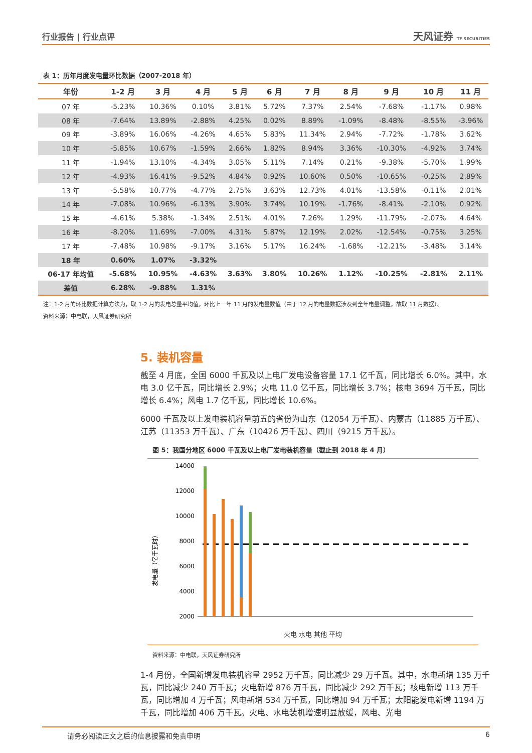行业报告 | 行业点评 天风证券 TF SECURITIES
表 1：历年月度发电量环比数据（2007-2018 年）
| 年份 | 1-2 月 | 3 月 | 4 月 | 5 月 | 6 月 | 7 月 | 8 月 | 9 月 | 10 月 | 11 月 |
| --- | --- | --- | --- | --- | --- | --- | --- | --- | --- | --- |
| 07 年 | -5.23% | 10.36% | 0.10% | 3.81% | 5.72% | 7.37% | 2.54% | -7.68% | -1.17% | 0.98% |
| 08 年 | -7.64% | 13.89% | -2.88% | 4.25% | 0.02% | 8.89% | -1.09% | -8.48% | -8.55% | -3.96% |
| 09 年 | -3.89% | 16.06% | -4.26% | 4.65% | 5.83% | 11.34% | 2.94% | -7.72% | -1.78% | 3.62% |
| 10 年 | -5.85% | 10.67% | -1.59% | 2.66% | 1.82% | 8.94% | 3.36% | -10.30% | -4.92% | 3.74% |
| 11 年 | -1.94% | 13.10% | -4.34% | 3.05% | 5.11% | 7.14% | 0.21% | -9.38% | -5.70% | 1.99% |
| 12 年 | -4.93% | 16.41% | -9.52% | 4.84% | 0.92% | 10.60% | 0.50% | -10.65% | -0.25% | 2.89% |
| 13 年 | -5.58% | 10.77% | -4.77% | 2.75% | 3.63% | 12.73% | 4.01% | -13.58% | -0.11% | 2.01% |
| 14 年 | -7.08% | 10.96% | -6.13% | 3.90% | 3.74% | 10.19% | -1.76% | -8.41% | -2.10% | 0.92% |
| 15 年 | -4.61% | 5.38% | -1.34% | 2.51% | 4.01% | 7.26% | 1.29% | -11.79% | -2.07% | 4.64% |
| 16 年 | -8.20% | 11.69% | -7.00% | 4.31% | 5.87% | 12.19% | 2.02% | -12.54% | -0.75% | 3.25% |
| 17 年 | -7.48% | 10.98% | -9.17% | 3.16% | 5.17% | 16.24% | -1.68% | -12.21% | -3.48% | 3.14% |
| 18 年 | 0.60% | 1.07% | -3.32% | | | | | | | |
| 06-17 年均值 | -5.68% | 10.95% | -4.63% | 3.63% | 3.80% | 10.26% | 1.12% | -10.25% | -2.81% | 2.11% |
| 差值 | 6.28% | -9.88% | 1.31% | | | | | | | |
注：1-2 月的环比数据计算方法为，取 1-2 月的发电总量平均值，环比上一年 11 月的发电量数值（由于 12 月的电量数据涉及到全年电量调整，故取 11 月数据）。
资料来源：中电联，天风证券研究所
5. 装机容量
截至 4 月底，全国 6000 千瓦及以上电厂发电设备容量 17.1 亿千瓦，同比增长 6.0%。其中，水电 3.0 亿千瓦，同比增长 2.9%；火电 11.0 亿千瓦，同比增长 3.7%；核电 3694 万千瓦，同比增长 6.4%；风电 1.7 亿千瓦，同比增长 10.6%。
6000 千瓦及以上发电装机容量前五的省份为山东（12054 万千瓦）、内蒙古（11885 万千瓦）、江苏（11353 万千瓦）、广东（10426 万千瓦）、四川（9215 万千瓦）。
图 5：我国分地区 6000 千瓦及以上电厂发电装机容量（截止到 2018 年 4 月）
发电量（亿千瓦时）
14000
12000
10000
8000
6000
4000
2000
火电 水电 其他 平均
资料来源：中电联，天风证券研究所
1-4 月份，全国新增发电装机容量 2952 万千瓦，同比减少 29 万千瓦。其中，水电新增 135 万千瓦，同比减少 240 万千瓦；火电新增 876 万千瓦，同比减少 292 万千瓦；核电新增 113 万千瓦，同比增加 4 万千瓦；风电新增 534 万千瓦，同比增加 94 万千瓦；太阳能发电新增 1194 万千瓦，同比增加 406 万千瓦。火电、水电装机增速明显放缓，风电、光电
请务必阅读正文之后的信息披露和免责申明 6